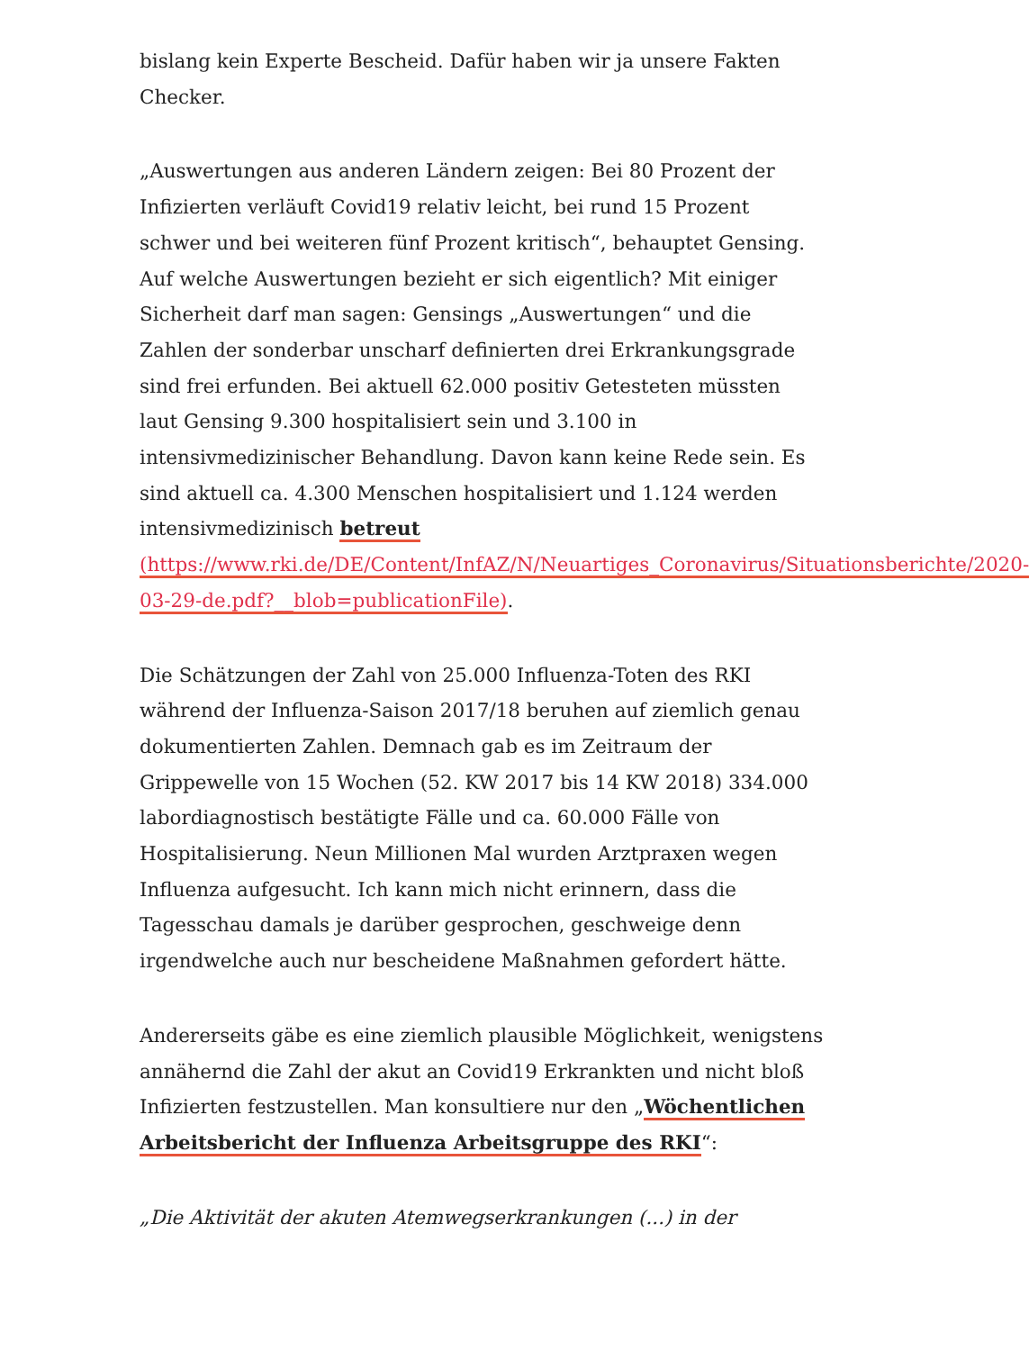bislang kein Experte Bescheid. Dafür haben wir ja unsere Fakten Checker.
„Auswertungen aus anderen Ländern zeigen: Bei 80 Prozent der Infizierten verläuft Covid19 relativ leicht, bei rund 15 Prozent schwer und bei weiteren fünf Prozent kritisch“, behauptet Gensing. Auf welche Auswertungen bezieht er sich eigentlich? Mit einiger Sicherheit darf man sagen: Gensings „Auswertungen“ und die Zahlen der sonderbar unscharf definierten drei Erkrankungsgrade sind frei erfunden. Bei aktuell 62.000 positiv Getesteten müssten laut Gensing 9.300 hospitalisiert sein und 3.100 in intensivmedizinischer Behandlung. Davon kann keine Rede sein. Es sind aktuell ca. 4.300 Menschen hospitalisiert und 1.124 werden intensivmedizinisch betreut (https://www.rki.de/DE/Content/InfAZ/N/Neuartiges_Coronavirus/Situationsberichte/2020-03-29-de.pdf?__blob=publicationFile).
Die Schätzungen der Zahl von 25.000 Influenza-Toten des RKI während der Influenza-Saison 2017/18 beruhen auf ziemlich genau dokumentierten Zahlen. Demnach gab es im Zeitraum der Grippewelle von 15 Wochen (52. KW 2017 bis 14 KW 2018) 334.000 labordiagnostisch bestätigte Fälle und ca. 60.000 Fälle von Hospitalisierung. Neun Millionen Mal wurden Arztpraxen wegen Influenza aufgesucht. Ich kann mich nicht erinnern, dass die Tagesschau damals je darüber gesprochen, geschweige denn irgendwelche auch nur bescheidene Maßnahmen gefordert hätte.
Andererseits gäbe es eine ziemlich plausible Möglichkeit, wenigstens annähernd die Zahl der akut an Covid19 Erkrankten und nicht bloß Infizierten festzustellen. Man konsultiere nur den „Wöchentlichen Arbeitsbericht der Influenza Arbeitsgruppe des RKI“:
„Die Aktivität der akuten Atemwegserkrankungen (...) in der